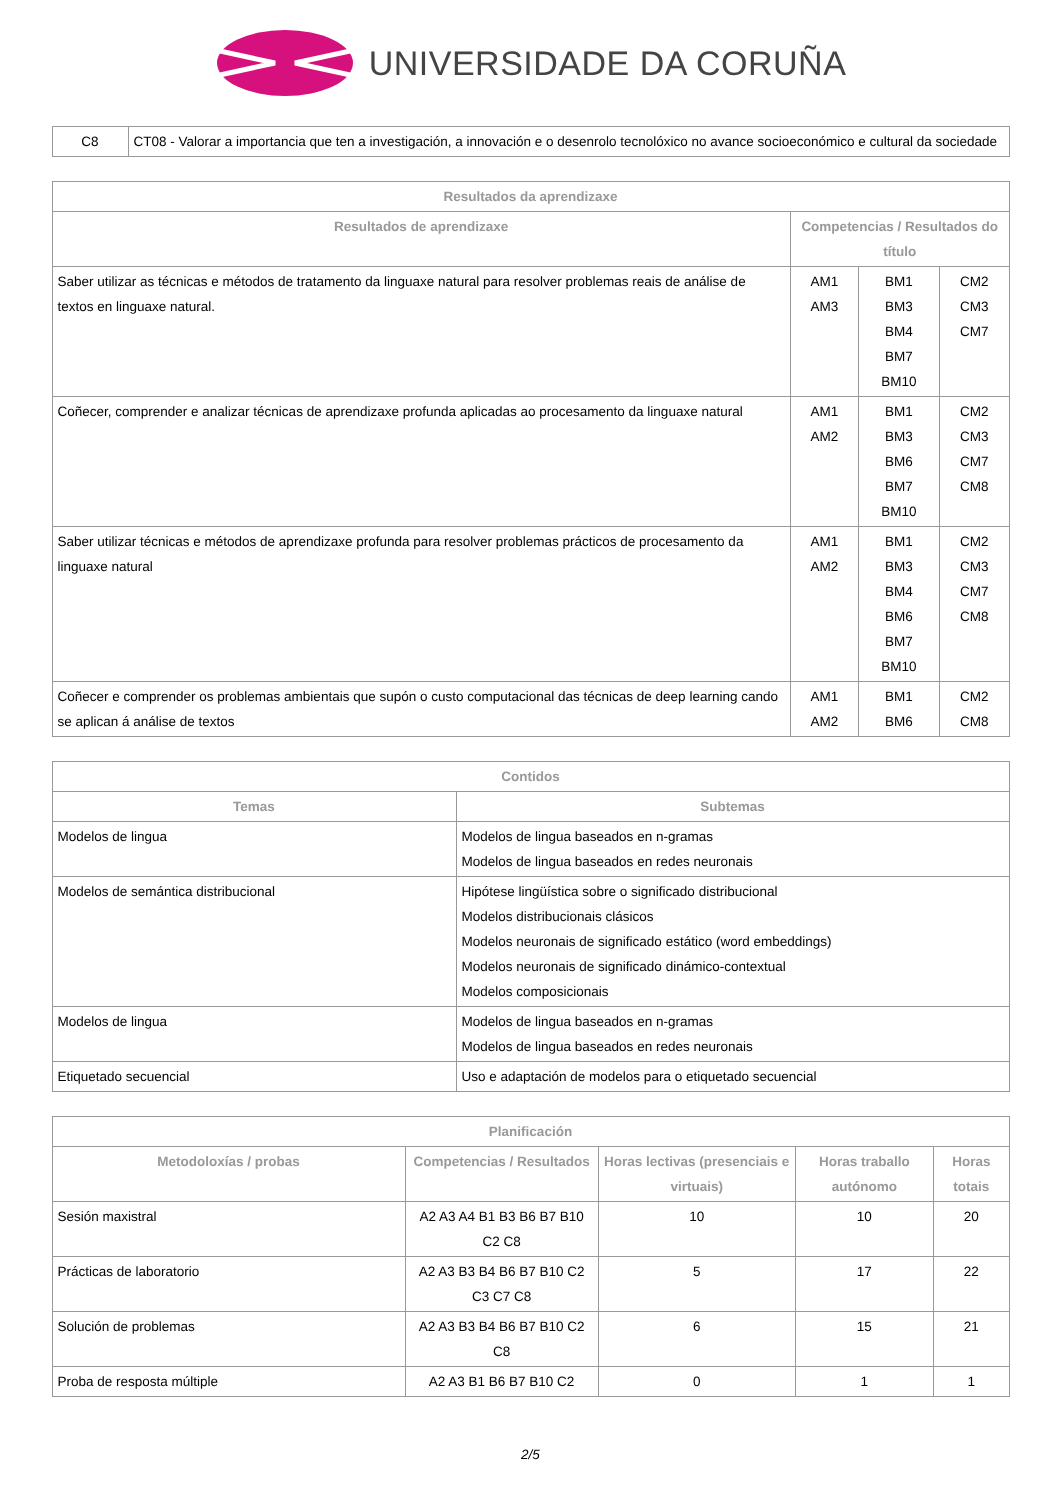UNIVERSIDADE DA CORUÑA
| C8 | CT08 - Valorar a importancia que ten a investigación, a innovación e o desenrolo tecnolóxico no avance socioeconómico e cultural da sociedade |
| Resultados da aprendizaxe | | | |
| --- | --- | --- | --- |
| Resultados de aprendizaxe | Competencias / Resultados do título | | |
| Saber utilizar as técnicas e métodos de tratamento da linguaxe natural para resolver problemas reais de análise de textos en linguaxe natural. | AM1 AM3 | BM1 BM3 BM4 BM7 BM10 | CM2 CM3 CM7 |
| Coñecer, comprender e analizar técnicas de aprendizaxe profunda aplicadas ao procesamento da linguaxe natural | AM1 AM2 | BM1 BM3 BM6 BM7 BM10 | CM2 CM3 CM7 CM8 |
| Saber utilizar técnicas e métodos de aprendizaxe profunda para resolver problemas prácticos de procesamento da linguaxe natural | AM1 AM2 | BM1 BM3 BM4 BM6 BM7 BM10 | CM2 CM3 CM7 CM8 |
| Coñecer e comprender os problemas ambientais que supón o custo computacional das técnicas de deep learning cando se aplican á análise de textos | AM1 AM2 | BM1 BM6 | CM2 CM8 |
| Contidos | |
| --- | --- |
| Temas | Subtemas |
| Modelos de lingua | Modelos de lingua baseados en n-gramas Modelos de lingua baseados en redes neuronais |
| Modelos de semántica distribucional | Hipótese lingüística sobre o significado distribucional Modelos distribucionais clásicos Modelos neuronais de significado estático (word embeddings) Modelos neuronais de significado dinámico-contextual Modelos composicionais |
| Modelos de lingua | Modelos de lingua baseados en n-gramas Modelos de lingua baseados en redes neuronais |
| Etiquetado secuencial | Uso e adaptación de modelos para o etiquetado secuencial |
| Planificación | | | | |
| --- | --- | --- | --- | --- |
| Metodoloxías / probas | Competencias / Resultados | Horas lectivas (presenciais e virtuais) | Horas traballo autónomo | Horas totais |
| Sesión maxistral | A2 A3 A4 B1 B3 B6 B7 B10 C2 C8 | 10 | 10 | 20 |
| Prácticas de laboratorio | A2 A3 B3 B4 B6 B7 B10 C2 C3 C7 C8 | 5 | 17 | 22 |
| Solución de problemas | A2 A3 B3 B4 B6 B7 B10 C2 C8 | 6 | 15 | 21 |
| Proba de resposta múltiple | A2 A3 B1 B6 B7 B10 C2 | 0 | 1 | 1 |
2/5